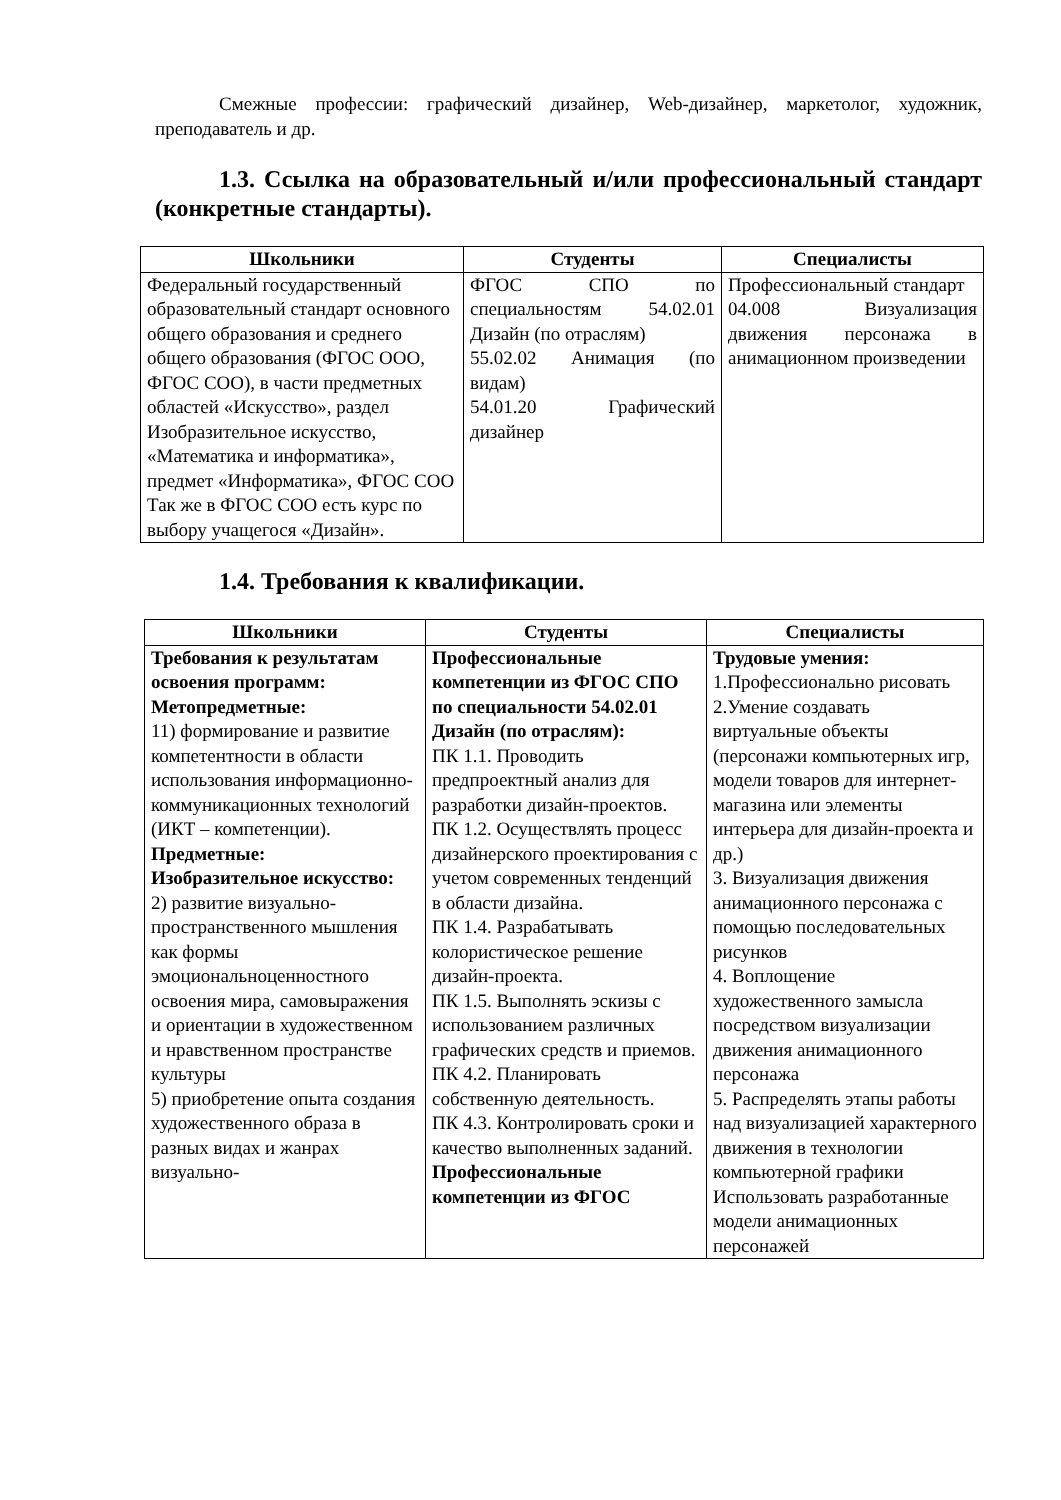Смежные профессии: графический дизайнер, Web-дизайнер, маркетолог, художник, преподаватель и др.
1.3. Ссылка на образовательный и/или профессиональный стандарт (конкретные стандарты).
| Школьники | Студенты | Специалисты |
| --- | --- | --- |
| Федеральный государственный образовательный стандарт основного общего образования и среднего общего образования (ФГОС ООО, ФГОС СОО), в части предметных областей «Искусство», раздел Изобразительное искусство, «Математика и информатика», предмет «Информатика», ФГОС СОО Так же в ФГОС СОО есть курс по выбору учащегося «Дизайн». | ФГОС СПО по специальностям 54.02.01 Дизайн (по отраслям) 55.02.02 Анимация (по видам) 54.01.20 Графический дизайнер | Профессиональный стандарт 04.008 Визуализация движения персонажа в анимационном произведении |
1.4. Требования к квалификации.
| Школьники | Студенты | Специалисты |
| --- | --- | --- |
| Требования к результатам освоения программ: Метопредметные: 11) формирование и развитие компетентности в области использования информационно-коммуникационных технологий (ИКТ – компетенции). Предметные: Изобразительное искусство: 2) развитие визуально-пространственного мышления как формы эмоциональноценностного освоения мира, самовыражения и ориентации в художественном и нравственном пространстве культуры 5) приобретение опыта создания художественного образа в разных видах и жанрах визуально- | Профессиональные компетенции из ФГОС СПО по специальности 54.02.01 Дизайн (по отраслям): ПК 1.1. Проводить предпроектный анализ для разработки дизайн-проектов. ПК 1.2. Осуществлять процесс дизайнерского проектирования с учетом современных тенденций в области дизайна. ПК 1.4. Разрабатывать колористическое решение дизайн-проекта. ПК 1.5. Выполнять эскизы с использованием различных графических средств и приемов. ПК 4.2. Планировать собственную деятельность. ПК 4.3. Контролировать сроки и качество выполненных заданий. Профессиональные компетенции из ФГОС | Трудовые умения: 1.Профессионально рисовать 2.Умение создавать виртуальные объекты (персонажи компьютерных игр, модели товаров для интернет-магазина или элементы интерьера для дизайн-проекта и др.) 3. Визуализация движения анимационного персонажа с помощью последовательных рисунков 4. Воплощение художественного замысла посредством визуализации движения анимационного персонажа 5. Распределять этапы работы над визуализацией характерного движения в технологии компьютерной графики Использовать разработанные модели анимационных персонажей |